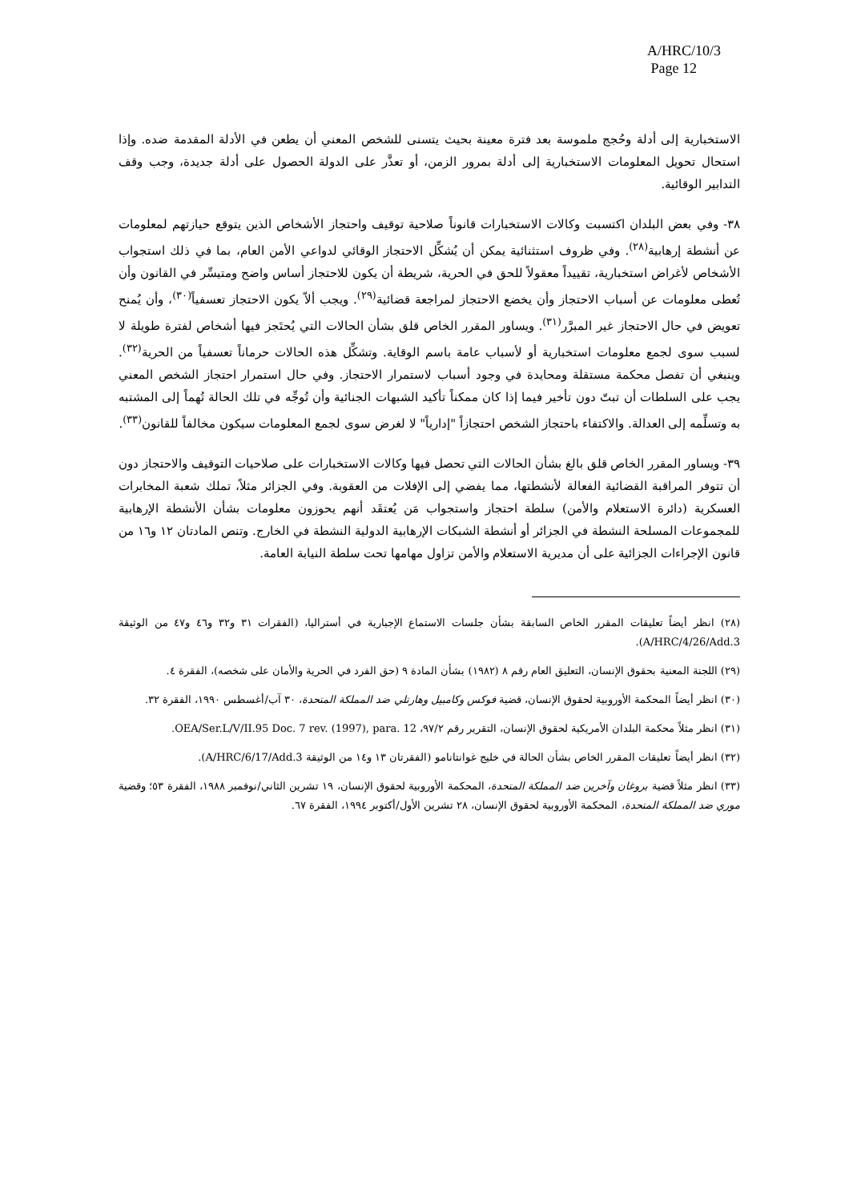A/HRC/10/3
Page 12
الاستخبارية إلى أدلة وحُجج ملموسة بعد فترة معينة بحيث يتسنى للشخص المعني أن يطعن في الأدلة المقدمة ضده. وإذا استحال تحويل المعلومات الاستخبارية إلى أدلة بمرور الزمن، أو تعذَّر على الدولة الحصول على أدلة جديدة، وجب وقف التدابير الوقائية.
٣٨- وفي بعض البلدان اكتسبت وكالات الاستخبارات قانوناً صلاحية توقيف واحتجاز الأشخاص الذين يتوقع حيازتهم لمعلومات عن أنشطة إرهابية<sup>(٢٨)</sup>. وفي ظروف استثنائية يمكن أن يُشكِّل الاحتجاز الوقائي لدواعي الأمن العام، بما في ذلك استجواب الأشخاص لأغراض استخبارية، تقييداً معقولاً للحق في الحرية، شريطة أن يكون للاحتجاز أساس واضح ومتيسِّر في القانون وأن تُعطى معلومات عن أسباب الاحتجاز وأن يخضع الاحتجاز لمراجعة قضائية<sup>(٢٩)</sup>. ويجب ألاّ يكون الاحتجاز تعسفياً<sup>(٣٠)</sup>، وأن يُمنح تعويض في حال الاحتجاز غير المبرَّر<sup>(٣١)</sup>. ويساور المقرر الخاص قلق بشأن الحالات التي يُحتَجز فيها أشخاص لفترة طويلة لا لسبب سوى لجمع معلومات استخبارية أو لأسباب عامة باسم الوقاية. وتشكِّل هذه الحالات حرماناً تعسفياً من الحرية<sup>(٣٢)</sup>. وينبغي أن تفصل محكمة مستقلة ومحايدة في وجود أسباب لاستمرار الاحتجاز. وفي حال استمرار احتجاز الشخص المعني يجب على السلطات أن تبتّ دون تأخير فيما إذا كان ممكناً تأكيد الشبهات الجنائية وأن تُوجِّه في تلك الحالة تُهماً إلى المشتبه به وتسلِّمه إلى العدالة. والاكتفاء باحتجاز الشخص احتجازاً "إدارياً" لا لغرض سوى لجمع المعلومات سيكون مخالفاً للقانون<sup>(٣٣)</sup>.
٣٩- ويساور المقرر الخاص قلق بالغ بشأن الحالات التي تحصل فيها وكالات الاستخبارات على صلاحيات التوقيف والاحتجاز دون أن تتوفر المراقبة القضائية الفعالة لأنشطتها، مما يفضي إلى الإفلات من العقوبة. وفي الجزائر مثلاً، تملك شعبة المخابرات العسكرية (دائرة الاستعلام والأمن) سلطة احتجاز واستجواب مَن يُعتقَد أنهم يحوزون معلومات بشأن الأنشطة الإرهابية للمجموعات المسلحة النشطة في الجزائر أو أنشطة الشبكات الإرهابية الدولية النشطة في الخارج. وتنص المادتان ١٢ و١٦ من قانون الإجراءات الجزائية على أن مديرية الاستعلام والأمن تزاول مهامها تحت سلطة النيابة العامة.
(٢٨) انظر أيضاً تعليقات المقرر الخاص السابقة بشأن جلسات الاستماع الإجبارية في أستراليا، (الفقرات ٣١ و٣٢ و٤٦ و٤٧ من الوثيقة A/HRC/4/26/Add.3).
(٢٩) اللجنة المعنية بحقوق الإنسان، التعليق العام رقم ٨ (١٩٨٢) بشأن المادة ٩ (حق الفرد في الحرية والأمان على شخصه)، الفقرة ٤.
(٣٠) انظر أيضاً المحكمة الأوروبية لحقوق الإنسان، قضية فوكس وكامبيل وهارتلي ضد المملكة المتحدة، ٣٠ آب/أغسطس ١٩٩٠، الفقرة ٣٢.
(٣١) انظر مثلاً محكمة البلدان الأمريكية لحقوق الإنسان، التقرير رقم ٩٧/٢، OEA/Ser.L/V/II.95 Doc. 7 rev. (1997), para. 12.
(٣٢) انظر أيضاً تعليقات المقرر الخاص بشأن الحالة في خليج غوانتانامو (الفقرتان ١٣ و١٤ من الوثيقة A/HRC/6/17/Add.3).
(٣٣) انظر مثلاً قضية بروغان وآخرين ضد المملكة المتحدة، المحكمة الأوروبية لحقوق الإنسان، ١٩ تشرين الثاني/نوفمبر ١٩٨٨، الفقرة ٥٣؛ وقضية موري ضد المملكة المتحدة، المحكمة الأوروبية لحقوق الإنسان، ٢٨ تشرين الأول/أكتوبر ١٩٩٤، الفقرة ٦٧.